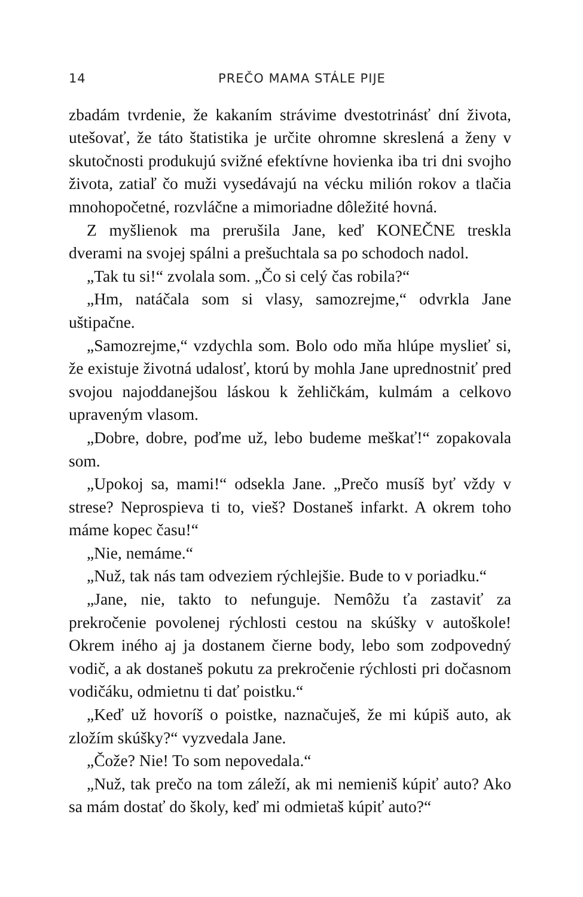14 PREČO MAMA STÁLE PIJE
zbadám tvrdenie, že kakaním strávime dvestotrinásť dní života, utešovať, že táto štatistika je určite ohromne skreslená a ženy v skutočnosti produkujú svižné efektívne hovienka iba tri dni svojho života, zatiaľ čo muži vysedávajú na vécku milión rokov a tlačia mnohopočetné, rozvláčne a mimoriadne dôležité hovná.
Z myšlienok ma prerušila Jane, keď KONEČNE treskla dverami na svojej spálni a prešuchtala sa po schodoch nadol.
„Tak tu si!“ zvolala som. „Čo si celý čas robila?“
„Hm, natáčala som si vlasy, samozrejme,“ odvrkla Jane uštipačne.
„Samozrejme,“ vzdychla som. Bolo odo mňa hlúpe myslieť si, že existuje životná udalosť, ktorú by mohla Jane uprednostniť pred svojou najoddanejšou láskou k žehličkám, kulmám a celkovo upraveným vlasom.
„Dobre, dobre, poďme už, lebo budeme meškať!“ zopakovala som.
„Upokoj sa, mami!“ odsekla Jane. „Prečo musíš byť vždy v strese? Neprospieva ti to, vieš? Dostaneš infarkt. A okrem toho máme kopec času!“
„Nie, nemáme.“
„Nuž, tak nás tam odveziem rýchlejšie. Bude to v poriadku.“
„Jane, nie, takto to nefunguje. Nemôžu ťa zastaviť za prekročenie povolenej rýchlosti cestou na skúšky v autoškole! Okrem iného aj ja dostanem čierne body, lebo som zodpovedný vodič, a ak dostaneš pokutu za prekročenie rýchlosti pri dočasnom vodičáku, odmietnu ti dať poistku.“
„Keď už hovoríš o poistke, naznačuješ, že mi kúpiš auto, ak zložím skúšky?“ vyzvedala Jane.
„Čože? Nie! To som nepovedala.“
„Nuž, tak prečo na tom záleží, ak mi nemieniš kúpiť auto? Ako sa mám dostať do školy, keď mi odmietaš kúpiť auto?“